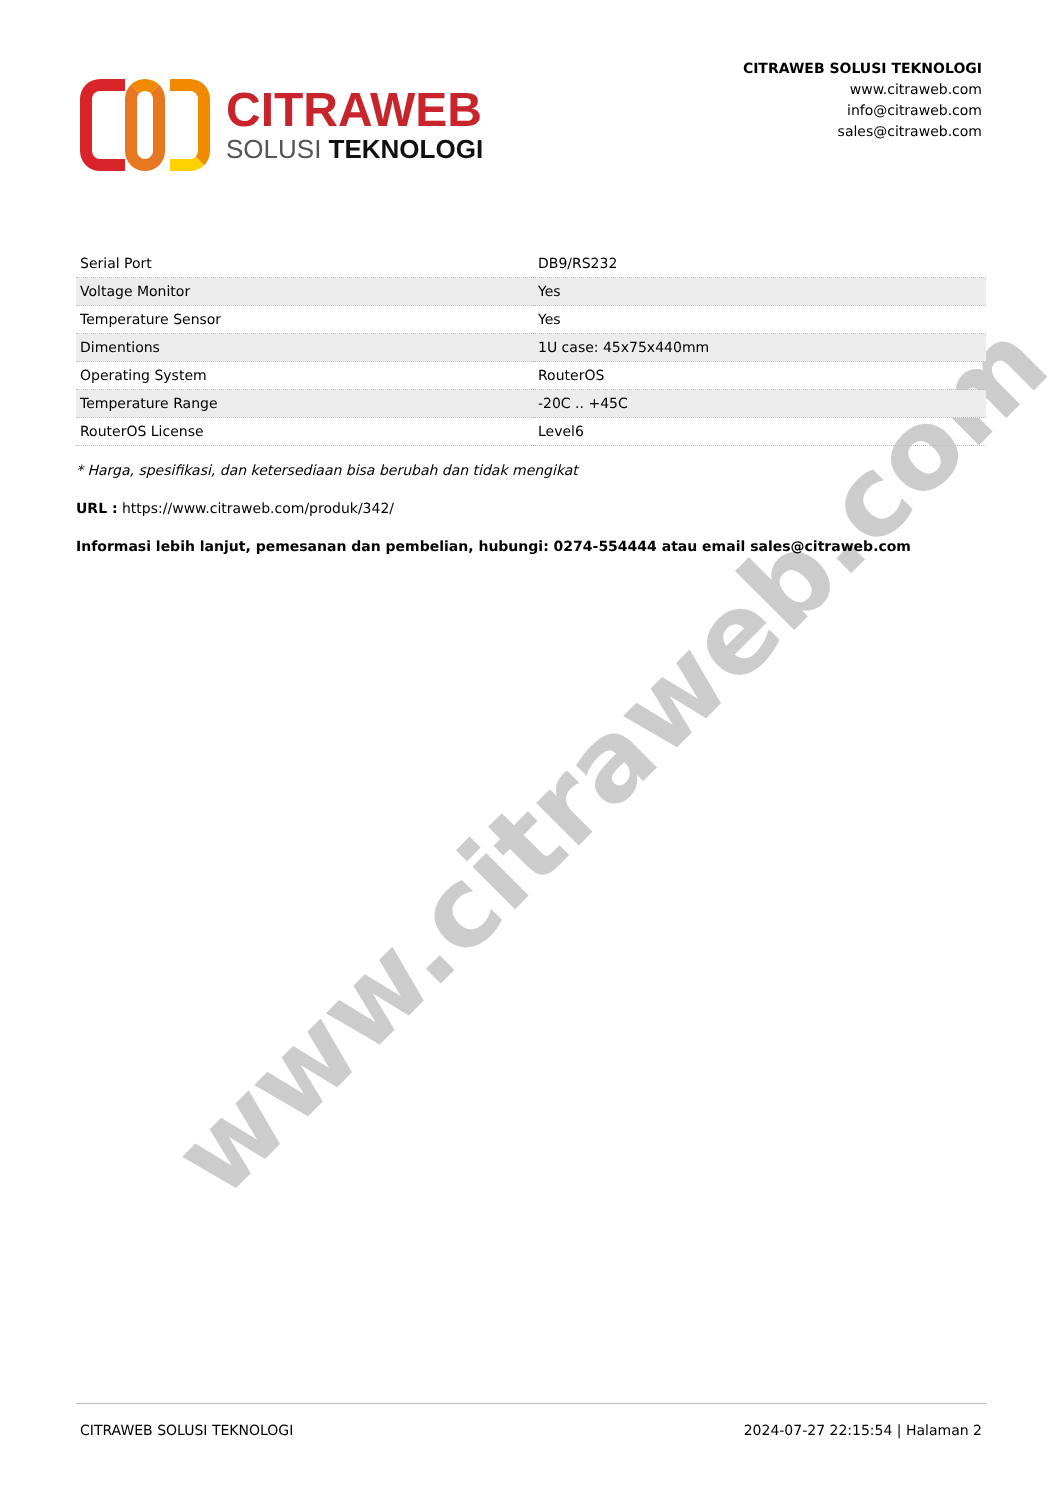www.citraweb.com
CITRAWEB
SOLUSI TEKNOLOGI
CITRAWEB SOLUSI TEKNOLOGI
www.citraweb.com
info@citraweb.com
sales@citraweb.com
| Serial Port | DB9/RS232 |
| Voltage Monitor | Yes |
| Temperature Sensor | Yes |
| Dimentions | 1U case: 45x75x440mm |
| Operating System | RouterOS |
| Temperature Range | -20C .. +45C |
| RouterOS License | Level6 |
* Harga, spesifikasi, dan ketersediaan bisa berubah dan tidak mengikat
URL : https://www.citraweb.com/produk/342/
Informasi lebih lanjut, pemesanan dan pembelian, hubungi: 0274-554444 atau email sales@citraweb.com
CITRAWEB SOLUSI TEKNOLOGI 2024-07-27 22:15:54 | Halaman 2